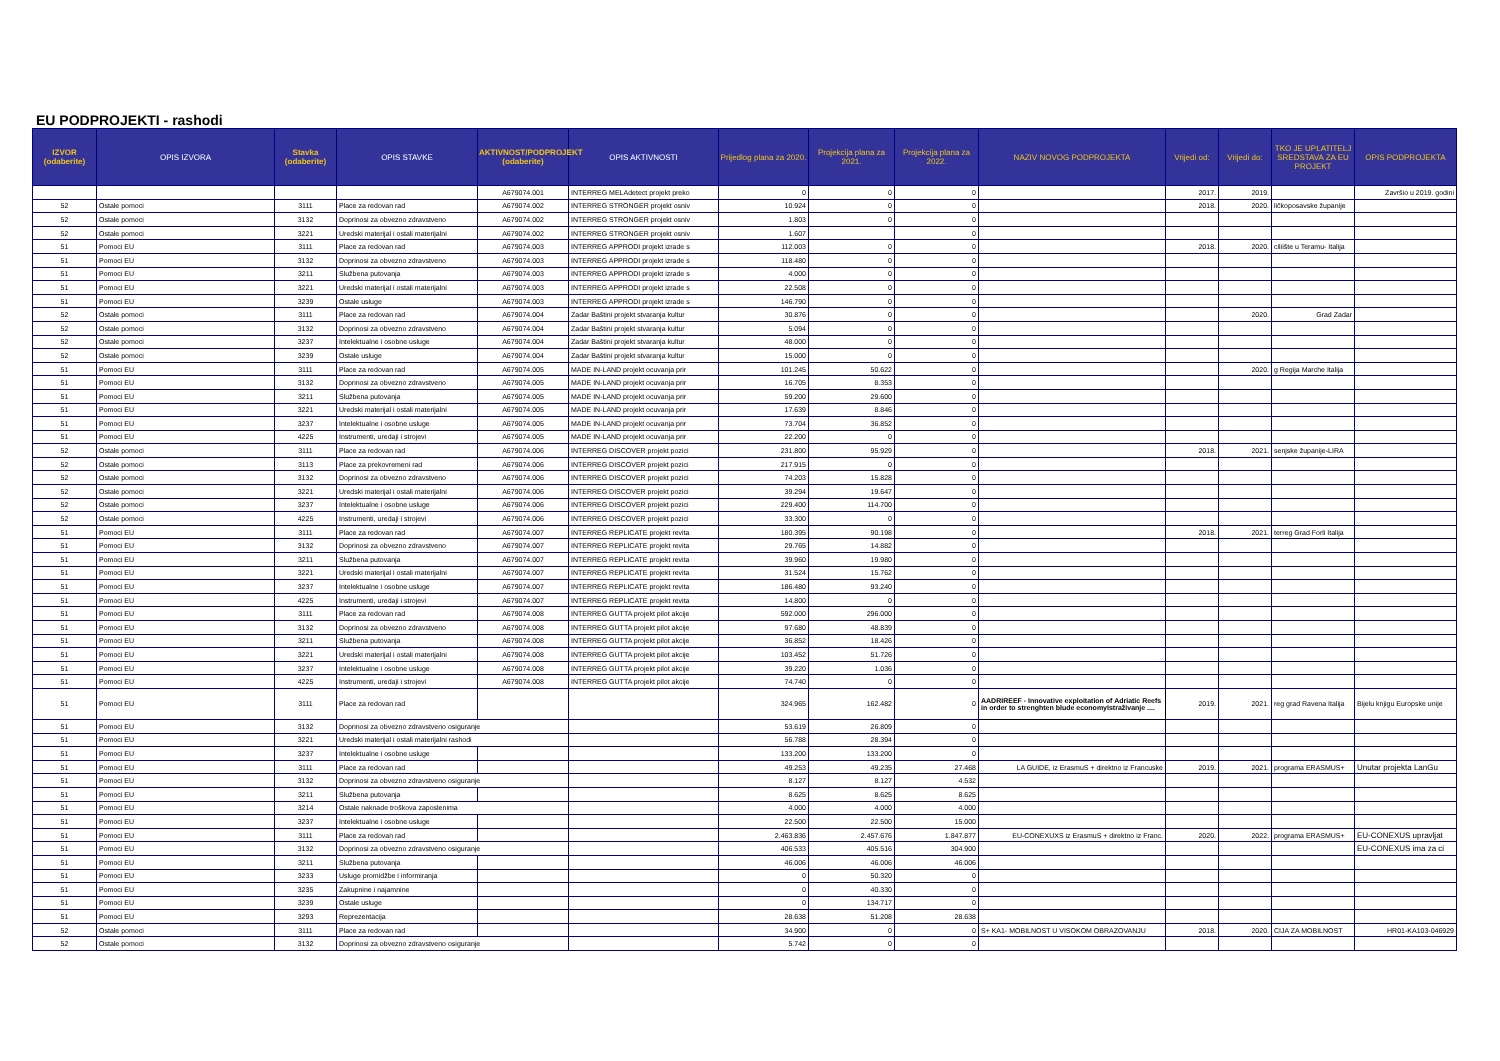EU PODPROJEKTI - rashodi
| IZVOR (odaberite) | OPIS IZVORA | Stavka (odaberite) | OPIS STAVKE | AKTIVNOST/PODPROJEKT (odaberite) | OPIS AKTIVNOSTI | Prijedlog plana za 2020. | Projekcija plana za 2021. | Projekcija plana za 2022. | NAZIV NOVOG PODPROJEKTA | Vrijedi od: | Vrijedi do: | TKO JE UPLATITELJ SREDSTAVA ZA EU PROJEKT | OPIS PODPROJEKTA |
| --- | --- | --- | --- | --- | --- | --- | --- | --- | --- | --- | --- | --- | --- |
| | | | | A679074.001 | INTERREG MELAdetect projekt preko | 0 | 0 | 0 | | 2017. | 2019. | | Završio u 2019. godini |
| 52 | Ostale pomoci | 3111 | Place za redovan rad | A679074.002 | INTERREG STRONGER projekt osniv | 10.924 | 0 | 0 | | 2018. | 2020. | ličkoposavske županije | |
| 52 | Ostale pomoci | 3132 | Doprinosi za obvezno zdravstveno | A679074.002 | INTERREG STRONGER projekt osniv | 1.803 | 0 | 0 | | | | | |
| 52 | Ostale pomoci | 3221 | Uredski materijal i ostali materijalni | A679074.002 | INTERREG STRONGER projekt osniv | 1.607 | | 0 | | | | | |
| 51 | Pomoci EU | 3111 | Place za redovan rad | A679074.003 | INTERREG APPRODI projekt izrade s | 112.003 | 0 | 0 | | 2018. | 2020. | ciliište u Teramu- Italija | |
| 51 | Pomoci EU | 3132 | Doprinosi za obvezno zdravstveno | A679074.003 | INTERREG APPRODI projekt izrade s | 118.480 | 0 | 0 | | | | | |
| 51 | Pomoci EU | 3211 | Službena putovanja | A679074.003 | INTERREG APPRODI projekt izrade s | 4.000 | 0 | 0 | | | | | |
| 51 | Pomoci EU | 3221 | Uredski materijal i ostali materijalni | A679074.003 | INTERREG APPRODI projekt izrade s | 22.508 | 0 | 0 | | | | | |
| 51 | Pomoci EU | 3239 | Ostale usluge | A679074.003 | INTERREG APPRODI projekt izrade s | 146.790 | 0 | 0 | | | | | |
| 52 | Ostale pomoci | 3111 | Place za redovan rad | A679074.004 | Zadar Baštini projekt stvaranja kultur | 30.876 | 0 | 0 | | | 2020. | Grad Zadar | |
| 52 | Ostale pomoci | 3132 | Doprinosi za obvezno zdravstveno | A679074.004 | Zadar Baštini projekt stvaranja kultur | 5.094 | 0 | 0 | | | | | |
| 52 | Ostale pomoci | 3237 | Intelektualne i osobne usluge | A679074.004 | Zadar Baštini projekt stvaranja kultur | 48.000 | 0 | 0 | | | | | |
| 52 | Ostale pomoci | 3239 | Ostale usluge | A679074.004 | Zadar Baštini projekt stvaranja kultur | 15.000 | 0 | 0 | | | | | |
| 51 | Pomoci EU | 3111 | Place za redovan rad | A679074.005 | MADE IN-LAND projekt ocuvanja prir | 101.245 | 50.622 | 0 | | | 2020. | g Regija Marche Italija | |
| 51 | Pomoci EU | 3132 | Doprinosi za obvezno zdravstveno | A679074.005 | MADE IN-LAND projekt ocuvanja prir | 16.705 | 8.353 | 0 | | | | | |
| 51 | Pomoci EU | 3211 | Službena putovanja | A679074.005 | MADE IN-LAND projekt ocuvanja prir | 59.200 | 29.600 | 0 | | | | | |
| 51 | Pomoci EU | 3221 | Uredski materijal i ostali materijalni | A679074.005 | MADE IN-LAND projekt ocuvanja prir | 17.639 | 8.846 | 0 | | | | | |
| 51 | Pomoci EU | 3237 | Intelektualne i osobne usluge | A679074.005 | MADE IN-LAND projekt ocuvanja prir | 73.704 | 36.852 | 0 | | | | | |
| 51 | Pomoci EU | 4225 | Instrumenti, uredaji i strojevi | A679074.005 | MADE IN-LAND projekt ocuvanja prir | 22.200 | 0 | 0 | | | | | |
| 52 | Ostale pomoci | 3111 | Place za redovan rad | A679074.006 | INTERREG DISCOVER projekt pozici | 231.800 | 95.929 | 0 | | 2018. | 2021. | senjske županije-LIRA | |
| 52 | Ostale pomoci | 3113 | Place za prekovremeni rad | A679074.006 | INTERREG DISCOVER projekt pozici | 217.915 | 0 | 0 | | | | | |
| 52 | Ostale pomoci | 3132 | Doprinosi za obvezno zdravstveno | A679074.006 | INTERREG DISCOVER projekt pozici | 74.203 | 15.828 | 0 | | | | | |
| 52 | Ostale pomoci | 3221 | Uredski materijal i ostali materijalni | A679074.006 | INTERREG DISCOVER projekt pozici | 39.294 | 19.647 | 0 | | | | | |
| 52 | Ostale pomoci | 3237 | Intelektualne i osobne usluge | A679074.006 | INTERREG DISCOVER projekt pozici | 229.400 | 114.700 | 0 | | | | | |
| 52 | Ostale pomoci | 4225 | Instrumenti, uredaji i strojevi | A679074.006 | INTERREG DISCOVER projekt pozici | 33.300 | 0 | 0 | | | | | |
| 51 | Pomoci EU | 3111 | Place za redovan rad | A679074.007 | INTERREG REPLICATE projekt revita | 180.395 | 90.198 | 0 | | 2018. | 2021. | terreg Grad Forli Italija | |
| 51 | Pomoci EU | 3132 | Doprinosi za obvezno zdravstveno | A679074.007 | INTERREG REPLICATE projekt revita | 29.765 | 14.882 | 0 | | | | | |
| 51 | Pomoci EU | 3211 | Službena putovanja | A679074.007 | INTERREG REPLICATE projekt revita | 39.960 | 19.980 | 0 | | | | | |
| 51 | Pomoci EU | 3221 | Uredski materijal i ostali materijalni | A679074.007 | INTERREG REPLICATE projekt revita | 31.524 | 15.762 | 0 | | | | | |
| 51 | Pomoci EU | 3237 | Intelektualne i osobne usluge | A679074.007 | INTERREG REPLICATE projekt revita | 186.480 | 93.240 | 0 | | | | | |
| 51 | Pomoci EU | 4225 | Instrumenti, uredaji i strojevi | A679074.007 | INTERREG REPLICATE projekt revita | 14.800 | 0 | 0 | | | | | |
| 51 | Pomoci EU | 3111 | Place za redovan rad | A679074.008 | INTERREG GUTTA projekt pilot akcije | 592.000 | 296.000 | 0 | | | | | |
| 51 | Pomoci EU | 3132 | Doprinosi za obvezno zdravstveno | A679074.008 | INTERREG GUTTA projekt pilot akcije | 97.680 | 48.839 | 0 | | | | | |
| 51 | Pomoci EU | 3211 | Službena putovanja | A679074.008 | INTERREG GUTTA projekt pilot akcije | 36.852 | 18.426 | 0 | | | | | |
| 51 | Pomoci EU | 3221 | Uredski materijal i ostali materijalni | A679074.008 | INTERREG GUTTA projekt pilot akcije | 103.452 | 51.726 | 0 | | | | | |
| 51 | Pomoci EU | 3237 | Intelektualne i osobne usluge | A679074.008 | INTERREG GUTTA projekt pilot akcije | 39.220 | 1.036 | 0 | | | | | |
| 51 | Pomoci EU | 4225 | Instrumenti, uredaji i strojevi | A679074.008 | INTERREG GUTTA projekt pilot akcije | 74.740 | 0 | 0 | | | | | |
| 51 | Pomoci EU | 3111 | Place za redovan rad | | | 324.965 | 162.482 | 0 | AADRIREEF - Innovative exploitation of Adriatic Reefs in order to strenghten blude economyIstraživanje .... | 2019. | 2021. | reg grad Ravena Italija | Bijelu knjigu Europske unije |
| 51 | Pomoci EU | 3132 | Doprinosi za obvezno zdravstveno osiguranje | | | 53.619 | 26.809 | 0 | | | | | |
| 51 | Pomoci EU | 3221 | Uredski materijal i ostali materijalni rashodi | | | 56.788 | 28.394 | 0 | | | | | |
| 51 | Pomoci EU | 3237 | Intelektualne i osobne usluge | | | 133.200 | 133.200 | 0 | | | | | |
| 51 | Pomoci EU | 3111 | Place za redovan rad | | | 49.253 | 49.235 | 27.468 | LA GUIDE, iz ErasmuS + direktno iz Francuske | 2019. | 2021. | programa ERASMUS+ | Unutar projekta LanGu |
| 51 | Pomoci EU | 3132 | Doprinosi za obvezno zdravstveno osiguranje | | | 8.127 | 8.127 | 4.532 | | | | | |
| 51 | Pomoci EU | 3211 | Službena putovanja | | | 8.625 | 8.625 | 8.625 | | | | | |
| 51 | Pomoci EU | 3214 | Ostale naknade troškova zaposlenima | | | 4.000 | 4.000 | 4.000 | | | | | |
| 51 | Pomoci EU | 3237 | Intelektualne i osobne usluge | | | 22.500 | 22.500 | 15.000 | | | | | |
| 51 | Pomoci EU | 3111 | Place za redovan rad | | | 2.463.836 | 2.457.676 | 1.847.877 | EU-CONEXUXS iz ErasmuS + direktno iz Franc. | 2020. | 2022. | programa ERASMUS+ | EU-CONEXUS upravljat |
| 51 | Pomoci EU | 3132 | Doprinosi za obvezno zdravstveno osiguranje | | | 406.533 | 405.516 | 304.900 | | | | | EU-CONEXUS ima za ci |
| 51 | Pomoci EU | 3211 | Službena putovanja | | | 46.006 | 46.006 | 46.006 | | | | | |
| 51 | Pomoci EU | 3233 | Usluge promidžbe i informiranja | | | 0 | 50.320 | 0 | | | | | |
| 51 | Pomoci EU | 3235 | Zakupnine i najamnine | | | 0 | 40.330 | 0 | | | | | |
| 51 | Pomoci EU | 3239 | Ostale usluge | | | 0 | 134.717 | 0 | | | | | |
| 51 | Pomoci EU | 3293 | Reprezentacija | | | 28.638 | 51.208 | 28.638 | | | | | |
| 52 | Ostale pomoci | 3111 | Place za redovan rad | | | 34.900 | 0 | 0 | S+ KA1- MOBILNOST U VISOKOM OBRAZOVANJU | 2018. | 2020. | CIJA ZA MOBILNOST | HR01-KA103-046929 |
| 52 | Ostale pomoci | 3132 | Doprinosi za obvezno zdravstveno osiguranje | | | 5.742 | 0 | 0 | | | | | |